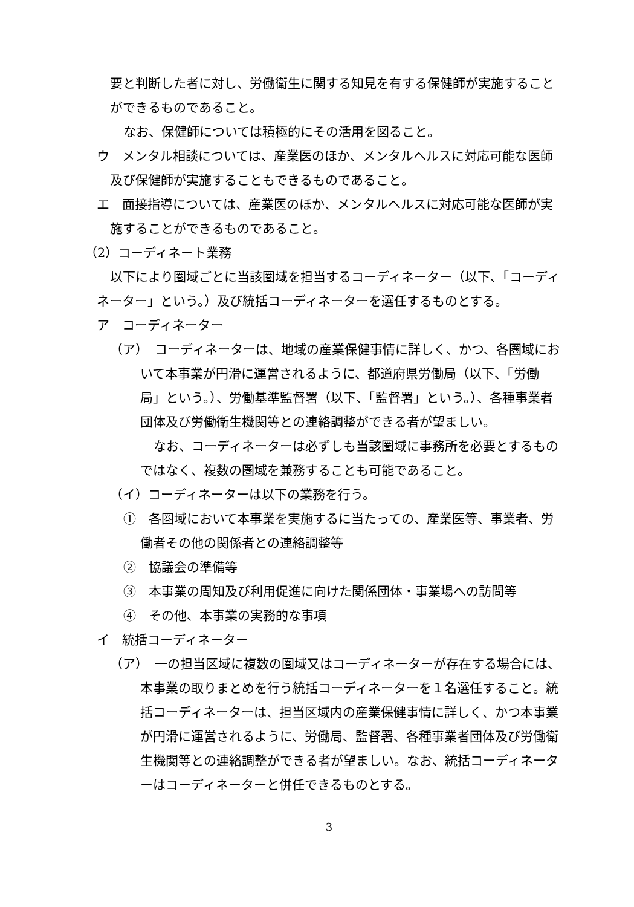要と判断した者に対し、労働衛生に関する知見を有する保健師が実施することができるものであること。
なお、保健師については積極的にその活用を図ること。
ウ　メンタル相談については、産業医のほか、メンタルヘルスに対応可能な医師及び保健師が実施することもできるものであること。
エ　面接指導については、産業医のほか、メンタルヘルスに対応可能な医師が実施することができるものであること。
（2）コーディネート業務
以下により圏域ごとに当該圏域を担当するコーディネーター（以下、「コーディネーター」という。）及び統括コーディネーターを選任するものとする。
ア　コーディネーター
（ア）　コーディネーターは、地域の産業保健事情に詳しく、かつ、各圏域において本事業が円滑に運営されるように、都道府県労働局（以下、「労働局」という。）、労働基準監督署（以下、「監督署」という。）、各種事業者団体及び労働衛生機関等との連絡調整ができる者が望ましい。
なお、コーディネーターは必ずしも当該圏域に事務所を必要とするものではなく、複数の圏域を兼務することも可能であること。
（イ）コーディネーターは以下の業務を行う。
①　各圏域において本事業を実施するに当たっての、産業医等、事業者、労働者その他の関係者との連絡調整等
②　協議会の準備等
③　本事業の周知及び利用促進に向けた関係団体・事業場への訪問等
④　その他、本事業の実務的な事項
イ　統括コーディネーター
（ア）　一の担当区域に複数の圏域又はコーディネーターが存在する場合には、本事業の取りまとめを行う統括コーディネーターを１名選任すること。統括コーディネーターは、担当区域内の産業保健事情に詳しく、かつ本事業が円滑に運営されるように、労働局、監督署、各種事業者団体及び労働衛生機関等との連絡調整ができる者が望ましい。なお、統括コーディネーターはコーディネーターと併任できるものとする。
3